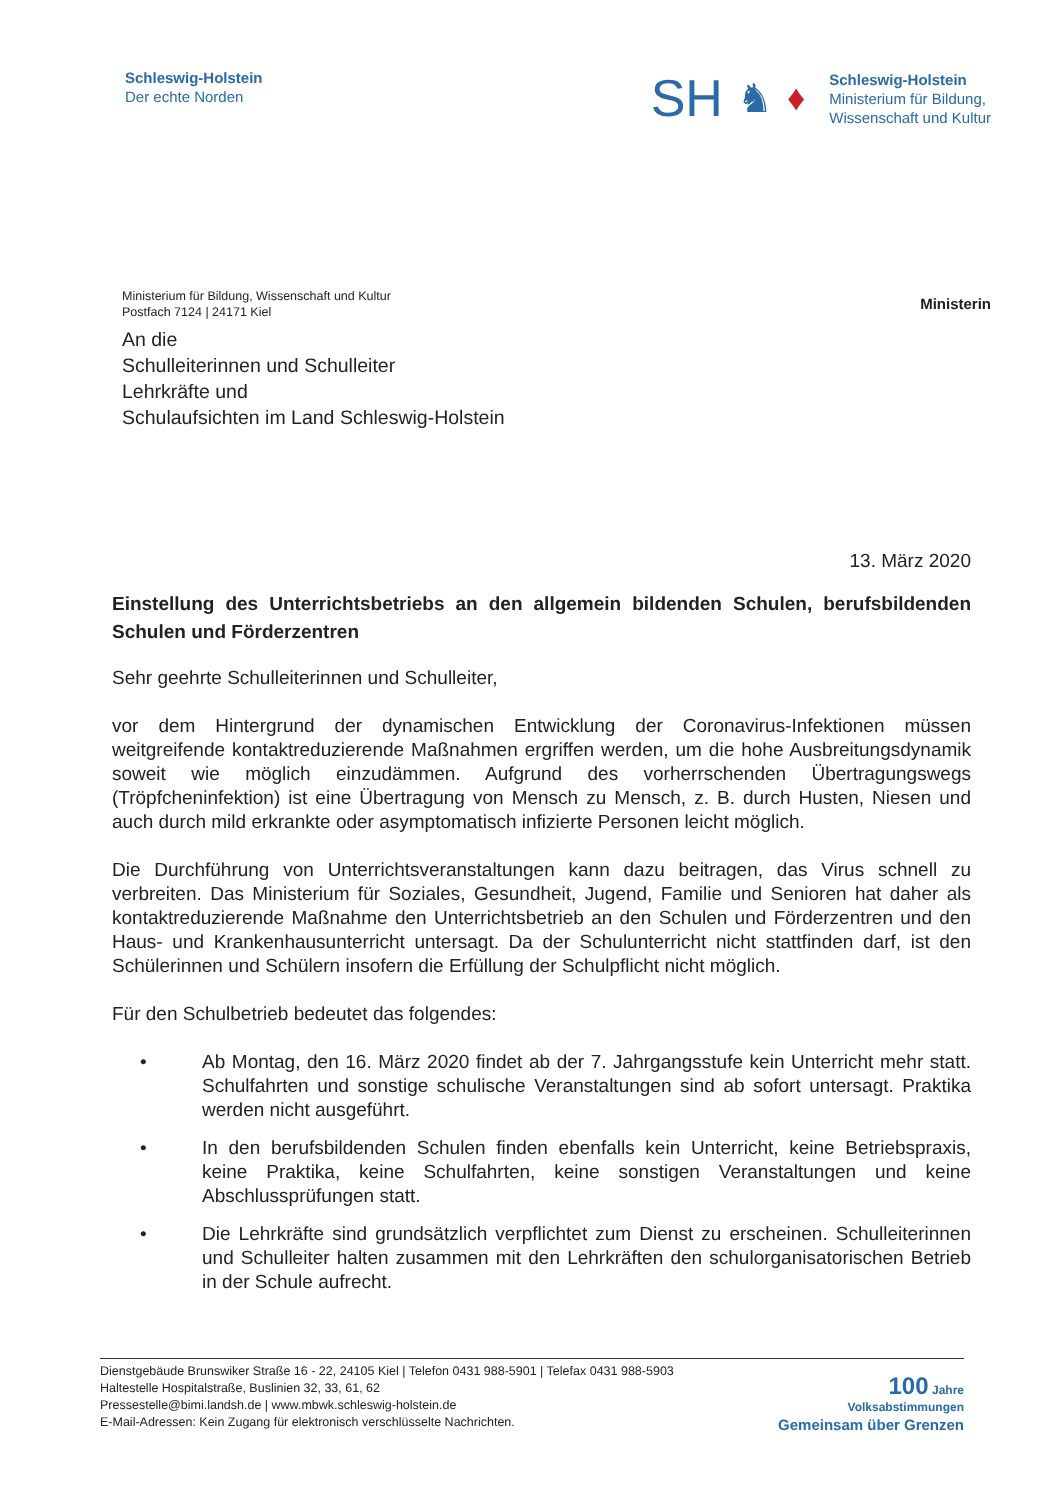Schleswig-Holstein
Der echte Norden
SH ♞ ♦
Schleswig-Holstein
Ministerium für Bildung,
Wissenschaft und Kultur
Ministerium für Bildung, Wissenschaft und Kultur
Postfach 7124 | 24171 Kiel
Ministerin
An die
Schulleiterinnen und Schulleiter
Lehrkräfte und
Schulaufsichten im Land Schleswig-Holstein
13. März 2020
Einstellung des Unterrichtsbetriebs an den allgemein bildenden Schulen, berufsbildenden Schulen und Förderzentren
Sehr geehrte Schulleiterinnen und Schulleiter,
vor dem Hintergrund der dynamischen Entwicklung der Coronavirus-Infektionen müssen weitgreifende kontaktreduzierende Maßnahmen ergriffen werden, um die hohe Ausbreitungsdynamik soweit wie möglich einzudämmen. Aufgrund des vorherrschenden Übertragungswegs (Tröpfcheninfektion) ist eine Übertragung von Mensch zu Mensch, z. B. durch Husten, Niesen und auch durch mild erkrankte oder asymptomatisch infizierte Personen leicht möglich.
Die Durchführung von Unterrichtsveranstaltungen kann dazu beitragen, das Virus schnell zu verbreiten. Das Ministerium für Soziales, Gesundheit, Jugend, Familie und Senioren hat daher als kontaktreduzierende Maßnahme den Unterrichtsbetrieb an den Schulen und Förderzentren und den Haus- und Krankenhausunterricht untersagt. Da der Schulunterricht nicht stattfinden darf, ist den Schülerinnen und Schülern insofern die Erfüllung der Schulpflicht nicht möglich.
Für den Schulbetrieb bedeutet das folgendes:
• Ab Montag, den 16. März 2020 findet ab der 7. Jahrgangsstufe kein Unterricht mehr statt. Schulfahrten und sonstige schulische Veranstaltungen sind ab sofort untersagt. Praktika werden nicht ausgeführt.
• In den berufsbildenden Schulen finden ebenfalls kein Unterricht, keine Betriebspraxis, keine Praktika, keine Schulfahrten, keine sonstigen Veranstaltungen und keine Abschlussprüfungen statt.
• Die Lehrkräfte sind grundsätzlich verpflichtet zum Dienst zu erscheinen. Schulleiterinnen und Schulleiter halten zusammen mit den Lehrkräften den schulorganisatorischen Betrieb in der Schule aufrecht.
Dienstgebäude Brunswiker Straße 16 - 22, 24105 Kiel | Telefon 0431 988-5901 | Telefax 0431 988-5903
Haltestelle Hospitalstraße, Buslinien 32, 33, 61, 62
Pressestelle@bimi.landsh.de | www.mbwk.schleswig-holstein.de
E-Mail-Adressen: Kein Zugang für elektronisch verschlüsselte Nachrichten.
100 Jahre
Volksabstimmungen
Gemeinsam über Grenzen